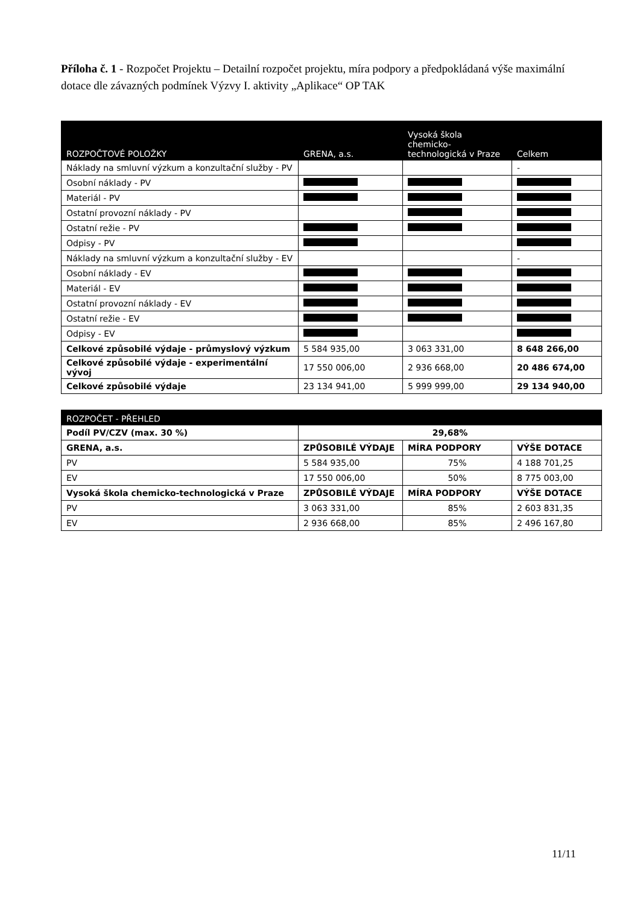Příloha č. 1 - Rozpočet Projektu – Detailní rozpočet projektu, míra podpory a předpokládaná výše maximální dotace dle závazných podmínek Výzvy I. aktivity „Aplikace“ OP TAK
| ROZPOČTOVÉ POLOŽKY | GRENA, a.s. | Vysoká škola chemicko-technologická v Praze | Celkem |
| --- | --- | --- | --- |
| Náklady na smluvní výzkum a konzultační služby - PV | | | - |
| Osobní náklady - PV | | | |
| Materiál - PV | | | |
| Ostatní provozní náklady - PV | | | |
| Ostatní režie - PV | | | |
| Odpisy - PV | | | |
| Náklady na smluvní výzkum a konzultační služby - EV | | | - |
| Osobní náklady - EV | | | |
| Materiál - EV | | | |
| Ostatní provozní náklady - EV | | | |
| Ostatní režie - EV | | | |
| Odpisy - EV | | | |
| Celkové způsobilé výdaje - průmyslový výzkum | 5 584 935,00 | 3 063 331,00 | 8 648 266,00 |
| Celkové způsobilé výdaje - experimentální vývoj | 17 550 006,00 | 2 936 668,00 | 20 486 674,00 |
| Celkové způsobilé výdaje | 23 134 941,00 | 5 999 999,00 | 29 134 940,00 |
| ROZPOČET - PŘEHLED | | | |
| --- | --- | --- | --- |
| Podíl PV/CZV (max. 30 %) | 29,68% | | |
| GRENA, a.s. | ZPŮSOBILÉ VÝDAJE | MÍRA PODPORY | VÝŠE DOTACE |
| PV | 5 584 935,00 | 75% | 4 188 701,25 |
| EV | 17 550 006,00 | 50% | 8 775 003,00 |
| Vysoká škola chemicko-technologická v Praze | ZPŮSOBILÉ VÝDAJE | MÍRA PODPORY | VÝŠE DOTACE |
| PV | 3 063 331,00 | 85% | 2 603 831,35 |
| EV | 2 936 668,00 | 85% | 2 496 167,80 |
11/11